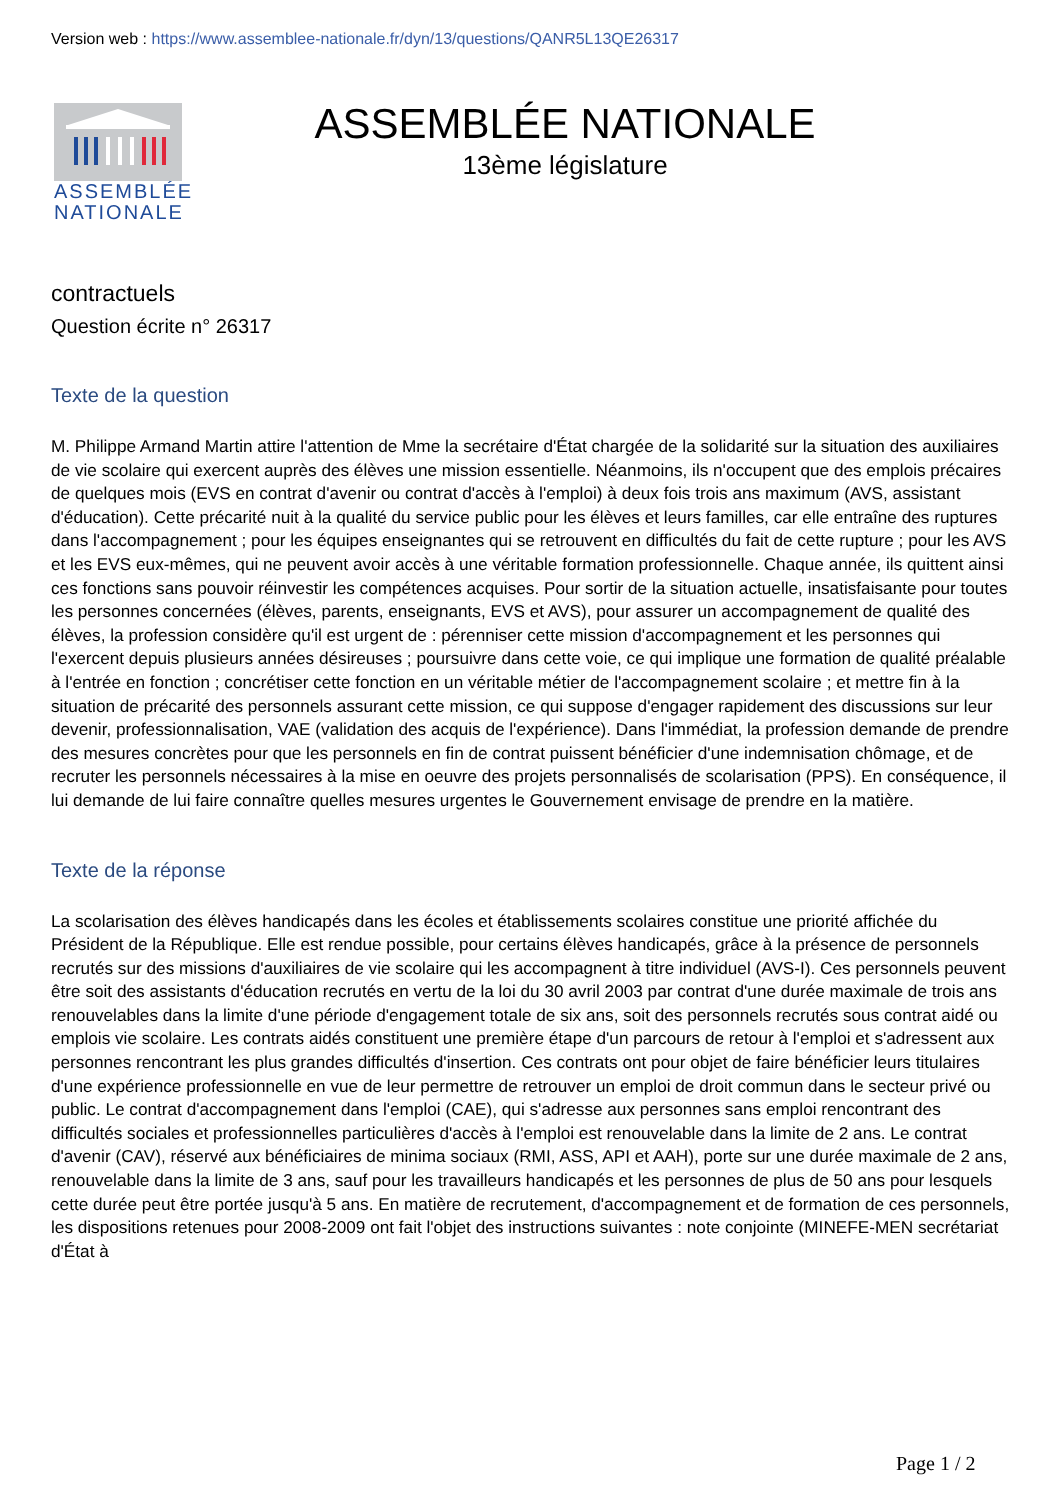Version web : https://www.assemblee-nationale.fr/dyn/13/questions/QANR5L13QE26317
ASSEMBLÉE
NATIONALE
ASSEMBLÉE NATIONALE
13ème législature
contractuels
Question écrite n° 26317
Texte de la question
M. Philippe Armand Martin attire l'attention de Mme la secrétaire d'État chargée de la solidarité sur la situation des auxiliaires de vie scolaire qui exercent auprès des élèves une mission essentielle. Néanmoins, ils n'occupent que des emplois précaires de quelques mois (EVS en contrat d'avenir ou contrat d'accès à l'emploi) à deux fois trois ans maximum (AVS, assistant d'éducation). Cette précarité nuit à la qualité du service public pour les élèves et leurs familles, car elle entraîne des ruptures dans l'accompagnement ; pour les équipes enseignantes qui se retrouvent en difficultés du fait de cette rupture ; pour les AVS et les EVS eux-mêmes, qui ne peuvent avoir accès à une véritable formation professionnelle. Chaque année, ils quittent ainsi ces fonctions sans pouvoir réinvestir les compétences acquises. Pour sortir de la situation actuelle, insatisfaisante pour toutes les personnes concernées (élèves, parents, enseignants, EVS et AVS), pour assurer un accompagnement de qualité des élèves, la profession considère qu'il est urgent de : pérenniser cette mission d'accompagnement et les personnes qui l'exercent depuis plusieurs années désireuses ; poursuivre dans cette voie, ce qui implique une formation de qualité préalable à l'entrée en fonction ; concrétiser cette fonction en un véritable métier de l'accompagnement scolaire ; et mettre fin à la situation de précarité des personnels assurant cette mission, ce qui suppose d'engager rapidement des discussions sur leur devenir, professionnalisation, VAE (validation des acquis de l'expérience). Dans l'immédiat, la profession demande de prendre des mesures concrètes pour que les personnels en fin de contrat puissent bénéficier d'une indemnisation chômage, et de recruter les personnels nécessaires à la mise en oeuvre des projets personnalisés de scolarisation (PPS). En conséquence, il lui demande de lui faire connaître quelles mesures urgentes le Gouvernement envisage de prendre en la matière.
Texte de la réponse
La scolarisation des élèves handicapés dans les écoles et établissements scolaires constitue une priorité affichée du Président de la République. Elle est rendue possible, pour certains élèves handicapés, grâce à la présence de personnels recrutés sur des missions d'auxiliaires de vie scolaire qui les accompagnent à titre individuel (AVS-I). Ces personnels peuvent être soit des assistants d'éducation recrutés en vertu de la loi du 30 avril 2003 par contrat d'une durée maximale de trois ans renouvelables dans la limite d'une période d'engagement totale de six ans, soit des personnels recrutés sous contrat aidé ou emplois vie scolaire. Les contrats aidés constituent une première étape d'un parcours de retour à l'emploi et s'adressent aux personnes rencontrant les plus grandes difficultés d'insertion. Ces contrats ont pour objet de faire bénéficier leurs titulaires d'une expérience professionnelle en vue de leur permettre de retrouver un emploi de droit commun dans le secteur privé ou public. Le contrat d'accompagnement dans l'emploi (CAE), qui s'adresse aux personnes sans emploi rencontrant des difficultés sociales et professionnelles particulières d'accès à l'emploi est renouvelable dans la limite de 2 ans. Le contrat d'avenir (CAV), réservé aux bénéficiaires de minima sociaux (RMI, ASS, API et AAH), porte sur une durée maximale de 2 ans, renouvelable dans la limite de 3 ans, sauf pour les travailleurs handicapés et les personnes de plus de 50 ans pour lesquels cette durée peut être portée jusqu'à 5 ans. En matière de recrutement, d'accompagnement et de formation de ces personnels, les dispositions retenues pour 2008-2009 ont fait l'objet des instructions suivantes : note conjointe (MINEFE-MEN secrétariat d'État à
Page 1 / 2